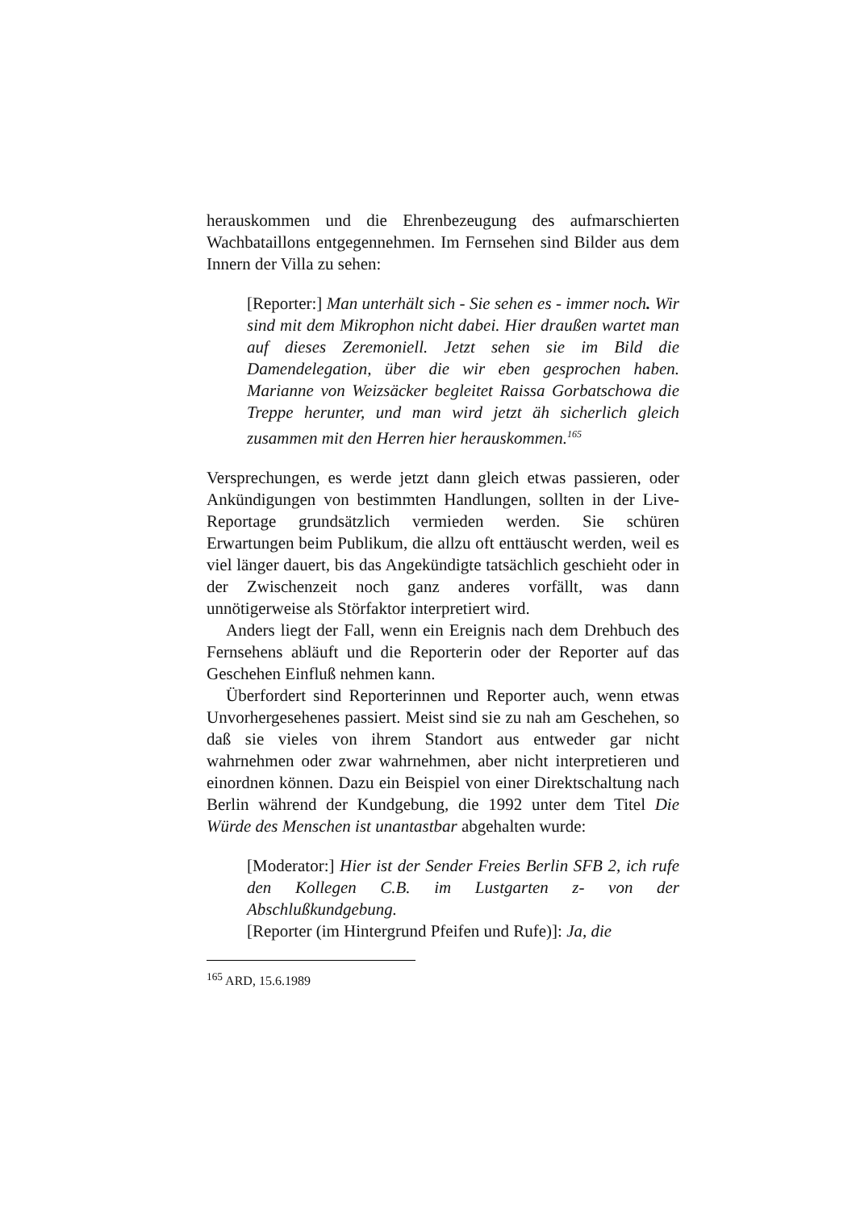herauskommen und die Ehrenbezeugung des aufmarschierten Wachbataillons entgegennehmen. Im Fernsehen sind Bilder aus dem Innern der Villa zu sehen:
[Reporter:] Man unterhält sich - Sie sehen es - immer noch. Wir sind mit dem Mikrophon nicht dabei. Hier draußen wartet man auf dieses Zeremoniell. Jetzt sehen sie im Bild die Damendelegation, über die wir eben gesprochen haben. Marianne von Weizsäcker begleitet Raissa Gorbatschowa die Treppe herunter, und man wird jetzt äh sicherlich gleich zusammen mit den Herren hier herauskommen.<sup>165</sup>
Versprechungen, es werde jetzt dann gleich etwas passieren, oder Ankündigungen von bestimmten Handlungen, sollten in der Live-Reportage grundsätzlich vermieden werden. Sie schüren Erwartungen beim Publikum, die allzu oft enttäuscht werden, weil es viel länger dauert, bis das Angekündigte tatsächlich geschieht oder in der Zwischenzeit noch ganz anderes vorfällt, was dann unnötigerweise als Störfaktor interpretiert wird.
Anders liegt der Fall, wenn ein Ereignis nach dem Drehbuch des Fernsehens abläuft und die Reporterin oder der Reporter auf das Geschehen Einfluß nehmen kann.
Überfordert sind Reporterinnen und Reporter auch, wenn etwas Unvorhergesehenes passiert. Meist sind sie zu nah am Geschehen, so daß sie vieles von ihrem Standort aus entweder gar nicht wahrnehmen oder zwar wahrnehmen, aber nicht interpretieren und einordnen können. Dazu ein Beispiel von einer Direktschaltung nach Berlin während der Kundgebung, die 1992 unter dem Titel Die Würde des Menschen ist unantastbar abgehalten wurde:
[Moderator:] Hier ist der Sender Freies Berlin SFB 2, ich rufe den Kollegen C.B. im Lustgarten z- von der Abschlußkundgebung.
[Reporter (im Hintergrund Pfeifen und Rufe)]: Ja, die
<sup>165</sup> ARD, 15.6.1989